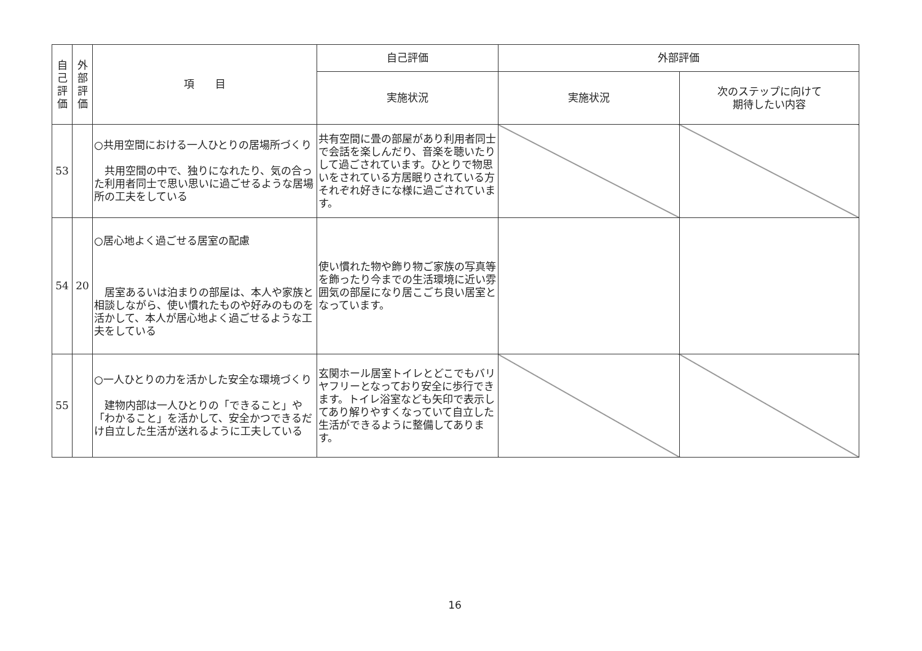| 自 己 評 価 | 外 部 評 価 | 項 目 | 自己評価 | 外部評価 | |
| --- | --- | --- | --- | --- | --- |
| | | | 実施状況 | 実施状況 | 次のステップに向けて 期待したい内容 |
| 53 | | ○共用空間における一人ひとりの居場所づくり 共用空間の中で、独りになれたり、気の合った利用者同士で思い思いに過ごせるような居場所の工夫をしている | 共有空間に畳の部屋があり利用者同士で会話を楽しんだり、音楽を聴いたりして過ごされています。ひとりで物思いをされている方居眠りされている方それぞれ好きにな様に過ごされています。 | | |
| 54 | 20 | ○居心地よく過ごせる居室の配慮 居室あるいは泊まりの部屋は、本人や家族と相談しながら、使い慣れたものや好みのものを活かして、本人が居心地よく過ごせるような工夫をしている | 使い慣れた物や飾り物ご家族の写真等を飾ったり今までの生活環境に近い雰囲気の部屋になり居こごち良い居室となっています。 | | |
| 55 | | ○一人ひとりの力を活かした安全な環境づくり 建物内部は一人ひとりの「できること」や「わかること」を活かして、安全かつできるだけ自立した生活が送れるように工夫している | 玄関ホール居室トイレとどこでもバリヤフリーとなっており安全に歩行できます。トイレ浴室なども矢印で表示してあり解りやすくなっていて自立した生活ができるように整備してあります。 | | |
16